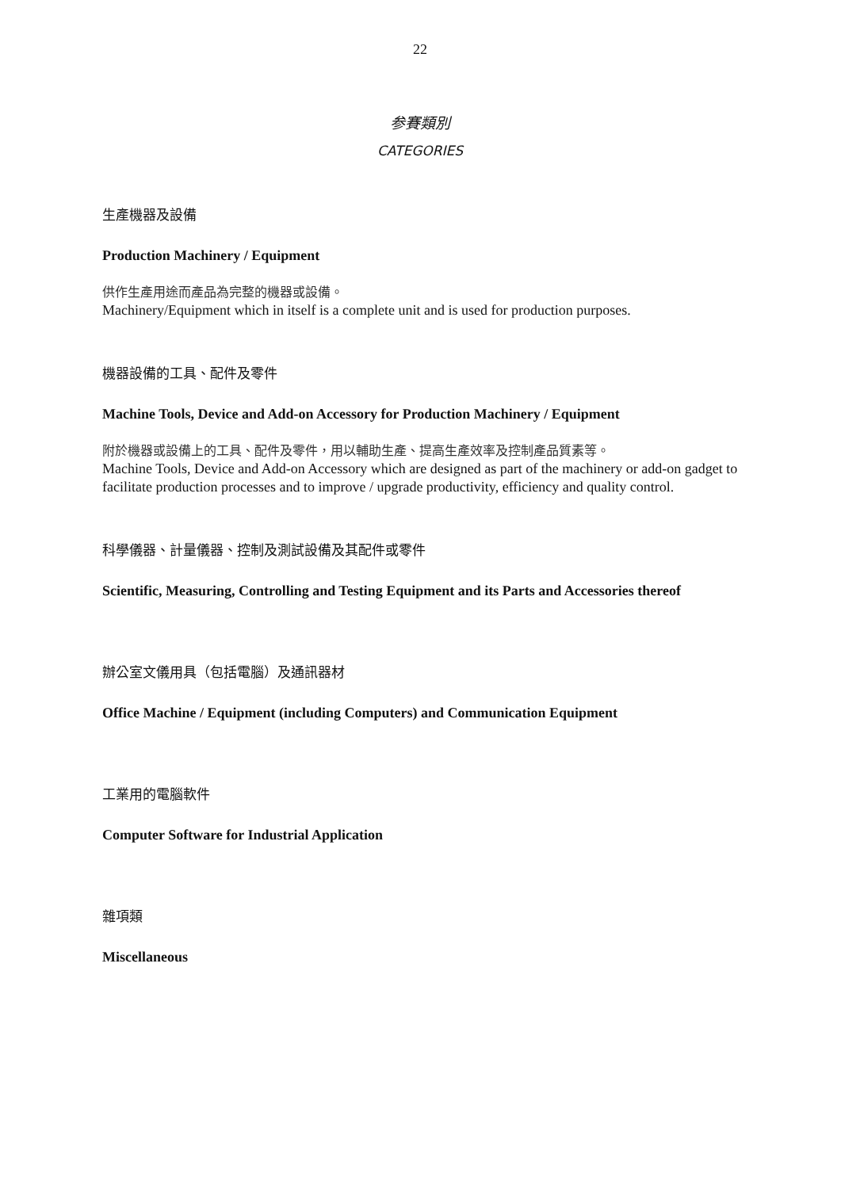22
参賽類別
CATEGORIES
生產機器及設備
Production Machinery / Equipment
供作生產用途而產品為完整的機器或設備。
Machinery/Equipment which in itself is a complete unit and is used for production purposes.
機器設備的工具、配件及零件
Machine Tools, Device and Add-on Accessory for Production Machinery / Equipment
附於機器或設備上的工具、配件及零件，用以輔助生產、提高生產效率及控制產品質素等。
Machine Tools, Device and Add-on Accessory which are designed as part of the machinery or add-on gadget to facilitate production processes and to improve / upgrade productivity, efficiency and quality control.
科學儀器、計量儀器、控制及測試設備及其配件或零件
Scientific, Measuring, Controlling and Testing Equipment and its Parts and Accessories thereof
辦公室文儀用具（包括電腦）及通訊器材
Office Machine / Equipment (including Computers) and Communication Equipment
工業用的電腦軟件
Computer Software for Industrial Application
雜項類
Miscellaneous